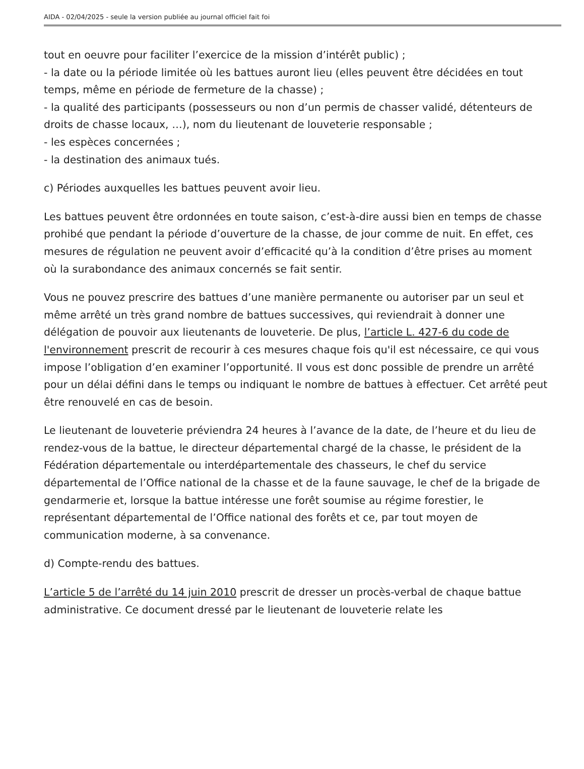AIDA - 02/04/2025 - seule la version publiée au journal officiel fait foi
tout en oeuvre pour faciliter l’exercice de la mission d’intérêt public) ;
- la date ou la période limitée où les battues auront lieu (elles peuvent être décidées en tout temps, même en période de fermeture de la chasse) ;
- la qualité des participants (possesseurs ou non d’un permis de chasser validé, détenteurs de droits de chasse locaux, …), nom du lieutenant de louveterie responsable ;
- les espèces concernées ;
- la destination des animaux tués.
c) Périodes auxquelles les battues peuvent avoir lieu.
Les battues peuvent être ordonnées en toute saison, c’est-à-dire aussi bien en temps de chasse prohibé que pendant la période d’ouverture de la chasse, de jour comme de nuit. En effet, ces mesures de régulation ne peuvent avoir d’efficacité qu’à la condition d’être prises au moment où la surabondance des animaux concernés se fait sentir.
Vous ne pouvez prescrire des battues d’une manière permanente ou autoriser par un seul et même arrêté un très grand nombre de battues successives, qui reviendrait à donner une délégation de pouvoir aux lieutenants de louveterie. De plus, l’article L. 427-6 du code de l'environnement prescrit de recourir à ces mesures chaque fois qu'il est nécessaire, ce qui vous impose l’obligation d’en examiner l’opportunité. Il vous est donc possible de prendre un arrêté pour un délai défini dans le temps ou indiquant le nombre de battues à effectuer. Cet arrêté peut être renouvelé en cas de besoin.
Le lieutenant de louveterie préviendra 24 heures à l’avance de la date, de l’heure et du lieu de rendez-vous de la battue, le directeur départemental chargé de la chasse, le président de la Fédération départementale ou interdépartementale des chasseurs, le chef du service départemental de l’Office national de la chasse et de la faune sauvage, le chef de la brigade de gendarmerie et, lorsque la battue intéresse une forêt soumise au régime forestier, le représentant départemental de l’Office national des forêts et ce, par tout moyen de communication moderne, à sa convenance.
d) Compte-rendu des battues.
L’article 5 de l’arrêté du 14 juin 2010 prescrit de dresser un procès-verbal de chaque battue administrative. Ce document dressé par le lieutenant de louveterie relate les